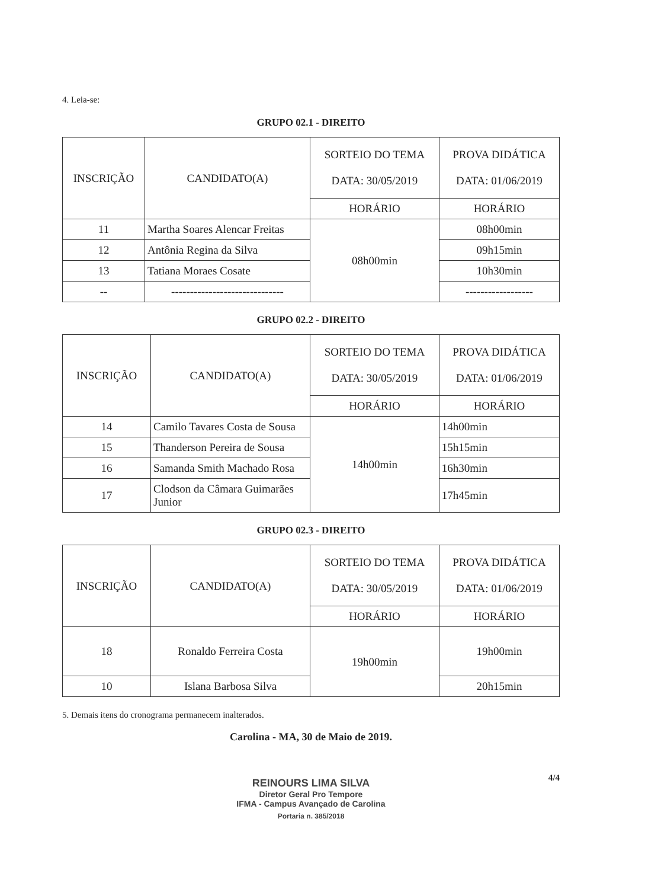4. Leia-se:
GRUPO 02.1 - DIREITO
| INSCRIÇÃO | CANDIDATO(A) | SORTEIO DO TEMA DATA: 30/05/2019 | PROVA DIDÁTICA DATA: 01/06/2019 |
| --- | --- | --- | --- |
| | | HORÁRIO | HORÁRIO |
| 11 | Martha Soares Alencar Freitas | 08h00min | 08h00min |
| 12 | Antônia Regina da Silva | | 09h15min |
| 13 | Tatiana Moraes Cosate | | 10h30min |
| -- | ------------------------------ | | ------------------ |
GRUPO 02.2 - DIREITO
| INSCRIÇÃO | CANDIDATO(A) | SORTEIO DO TEMA DATA: 30/05/2019 | PROVA DIDÁTICA DATA: 01/06/2019 |
| --- | --- | --- | --- |
| | | HORÁRIO | HORÁRIO |
| 14 | Camilo Tavares Costa de Sousa | 14h00min | 14h00min |
| 15 | Thanderson Pereira de Sousa | | 15h15min |
| 16 | Samanda Smith Machado Rosa | | 16h30min |
| 17 | Clodson da Câmara Guimarães Junior | | 17h45min |
GRUPO 02.3 - DIREITO
| INSCRIÇÃO | CANDIDATO(A) | SORTEIO DO TEMA DATA: 30/05/2019 | PROVA DIDÁTICA DATA: 01/06/2019 |
| --- | --- | --- | --- |
| | | HORÁRIO | HORÁRIO |
| 18 | Ronaldo Ferreira Costa | 19h00min | 19h00min |
| 10 | Islana Barbosa Silva | | 20h15min |
5. Demais itens do cronograma permanecem inalterados.
Carolina - MA, 30 de Maio de 2019.
4/4
REINOURS LIMA SILVA
Diretor Geral Pro Tempore
IFMA - Campus Avançado de Carolina
Portaria n. 385/2018